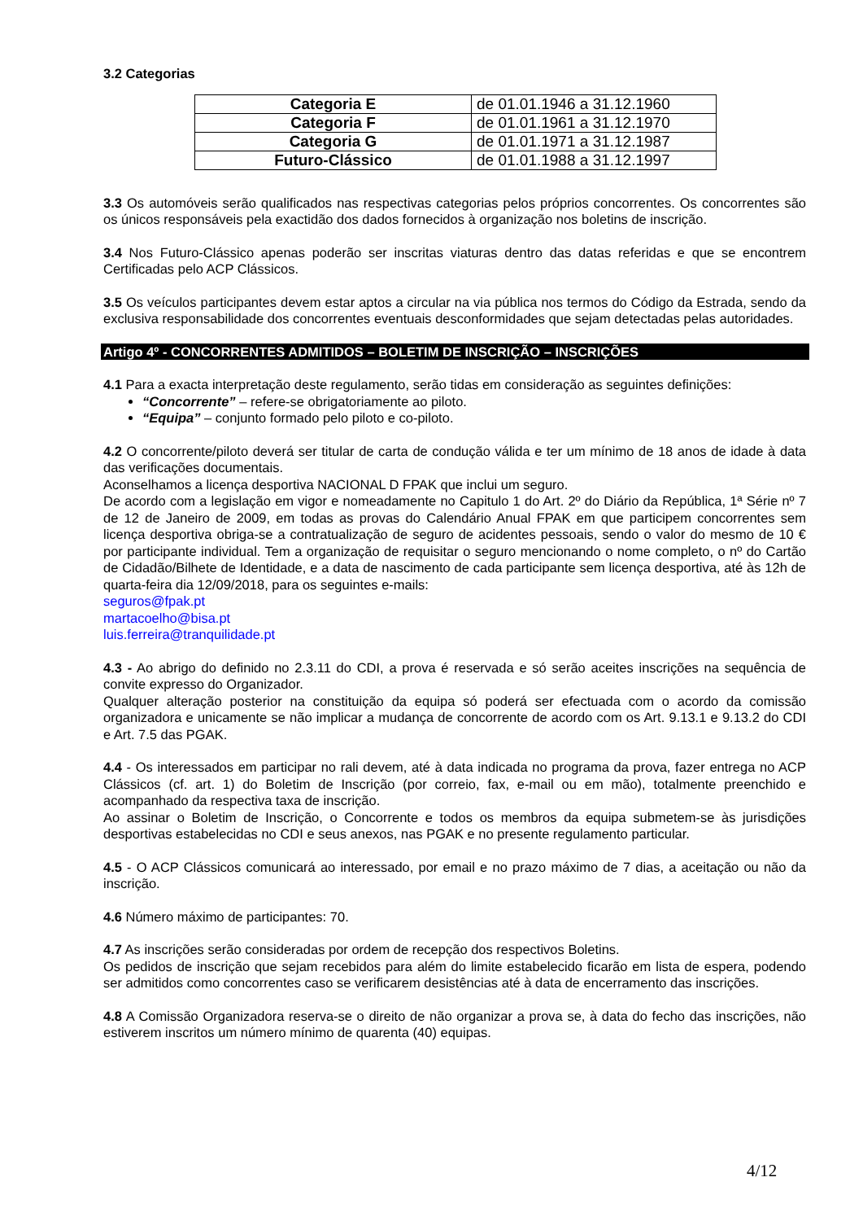3.2 Categorias
| Categoria E | de 01.01.1946 a 31.12.1960 |
| Categoria F | de 01.01.1961 a 31.12.1970 |
| Categoria G | de 01.01.1971 a 31.12.1987 |
| Futuro-Clássico | de 01.01.1988 a 31.12.1997 |
3.3 Os automóveis serão qualificados nas respectivas categorias pelos próprios concorrentes. Os concorrentes são os únicos responsáveis pela exactidão dos dados fornecidos à organização nos boletins de inscrição.
3.4 Nos Futuro-Clássico apenas poderão ser inscritas viaturas dentro das datas referidas e que se encontrem Certificadas pelo ACP Clássicos.
3.5 Os veículos participantes devem estar aptos a circular na via pública nos termos do Código da Estrada, sendo da exclusiva responsabilidade dos concorrentes eventuais desconformidades que sejam detectadas pelas autoridades.
Artigo 4º - CONCORRENTES ADMITIDOS – BOLETIM DE INSCRIÇÃO – INSCRIÇÕES
4.1 Para a exacta interpretação deste regulamento, serão tidas em consideração as seguintes definições:
“Concorrente” – refere-se obrigatoriamente ao piloto.
“Equipa” – conjunto formado pelo piloto e co-piloto.
4.2 O concorrente/piloto deverá ser titular de carta de condução válida e ter um mínimo de 18 anos de idade à data das verificações documentais.
Aconselhamos a licença desportiva NACIONAL D FPAK que inclui um seguro.
De acordo com a legislação em vigor e nomeadamente no Capitulo 1 do Art. 2º do Diário da República, 1ª Série nº 7 de 12 de Janeiro de 2009, em todas as provas do Calendário Anual FPAK em que participem concorrentes sem licença desportiva obriga-se a contratualização de seguro de acidentes pessoais, sendo o valor do mesmo de 10 € por participante individual. Tem a organização de requisitar o seguro mencionando o nome completo, o nº do Cartão de Cidadão/Bilhete de Identidade, e a data de nascimento de cada participante sem licença desportiva, até às 12h de quarta-feira dia 12/09/2018, para os seguintes e-mails:
seguros@fpak.pt
martacoelho@bisa.pt
luis.ferreira@tranquilidade.pt
4.3 - Ao abrigo do definido no 2.3.11 do CDI, a prova é reservada e só serão aceites inscrições na sequência de convite expresso do Organizador.
Qualquer alteração posterior na constituição da equipa só poderá ser efectuada com o acordo da comissão organizadora e unicamente se não implicar a mudança de concorrente de acordo com os Art. 9.13.1 e 9.13.2 do CDI e Art. 7.5 das PGAK.
4.4 - Os interessados em participar no rali devem, até à data indicada no programa da prova, fazer entrega no ACP Clássicos (cf. art. 1) do Boletim de Inscrição (por correio, fax, e-mail ou em mão), totalmente preenchido e acompanhado da respectiva taxa de inscrição.
Ao assinar o Boletim de Inscrição, o Concorrente e todos os membros da equipa submetem-se às jurisdições desportivas estabelecidas no CDI e seus anexos, nas PGAK e no presente regulamento particular.
4.5 - O ACP Clássicos comunicará ao interessado, por email e no prazo máximo de 7 dias, a aceitação ou não da inscrição.
4.6 Número máximo de participantes: 70.
4.7 As inscrições serão consideradas por ordem de recepção dos respectivos Boletins.
Os pedidos de inscrição que sejam recebidos para além do limite estabelecido ficarão em lista de espera, podendo ser admitidos como concorrentes caso se verificarem desistências até à data de encerramento das inscrições.
4.8 A Comissão Organizadora reserva-se o direito de não organizar a prova se, à data do fecho das inscrições, não estiverem inscritos um número mínimo de quarenta (40) equipas.
4/12